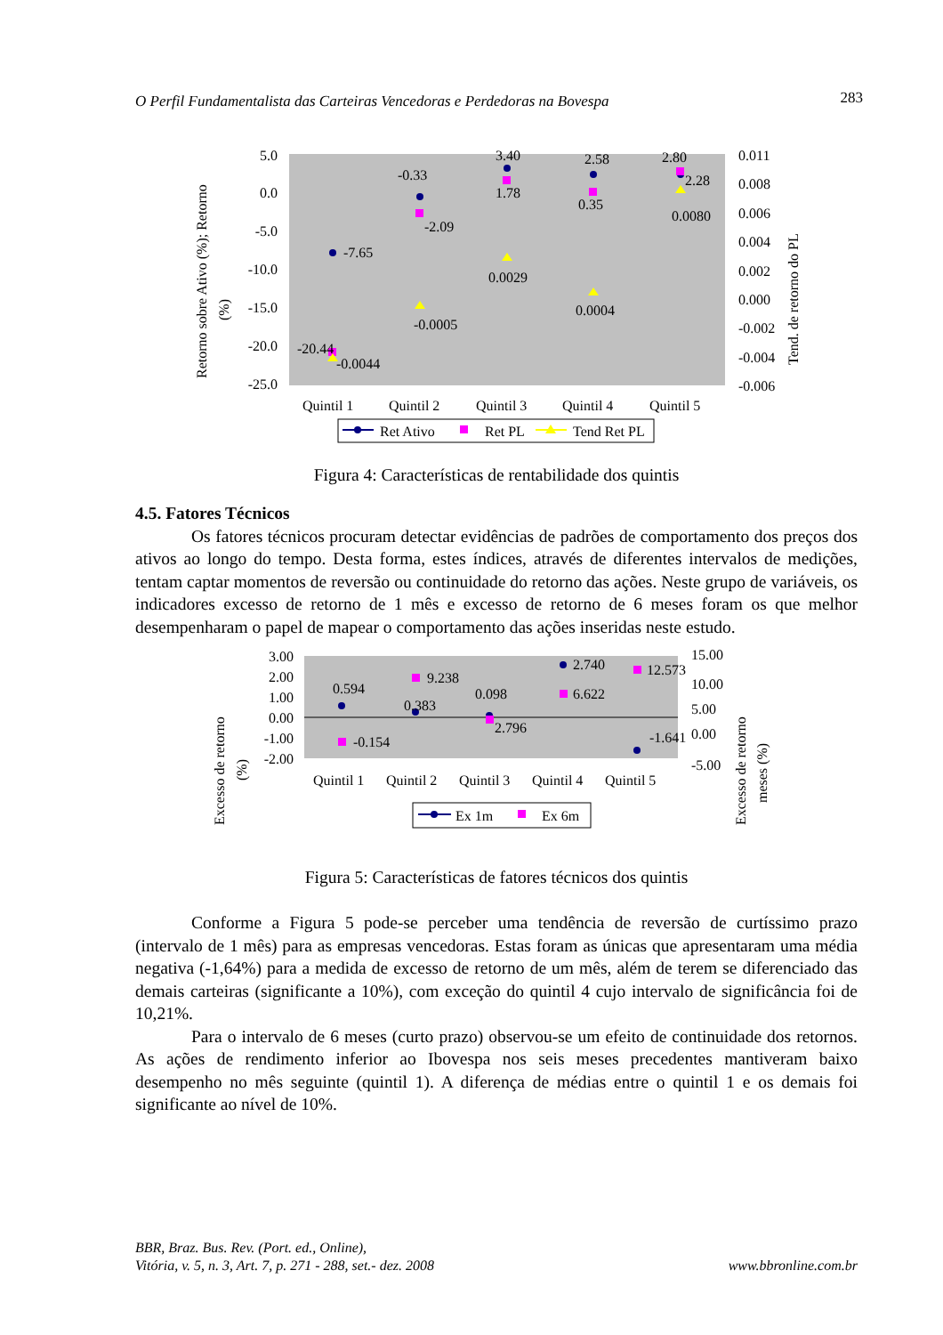O Perfil Fundamentalista das Carteiras Vencedoras e Perdedoras na Bovespa 283
Retorno sobre Ativo (%); Retorno
(%)
5.0
0.0
-5.0
-10.0
-15.0
-20.0
-25.0
0.011
0.008
0.006
0.004
0.002
0.000
-0.002
-0.004
-0.006
Tend. de retorno do PL
-7.65
-0.33
-2.09
3.40
1.78
2.58
0.35
2.80
2.28
0.0080
0.0029
-0.0005
0.0004
-20.44
-0.0044
Quintil 1
Quintil 2
Quintil 3
Quintil 4
Quintil 5
Ret Ativo
Ret PL
Tend Ret PL
Figura 4: Características de rentabilidade dos quintis
4.5. Fatores Técnicos
Os fatores técnicos procuram detectar evidências de padrões de comportamento dos preços dos ativos ao longo do tempo. Desta forma, estes índices, através de diferentes intervalos de medições, tentam captar momentos de reversão ou continuidade do retorno das ações. Neste grupo de variáveis, os indicadores excesso de retorno de 1 mês e excesso de retorno de 6 meses foram os que melhor desempenharam o papel de mapear o comportamento das ações inseridas neste estudo.
Excesso de retorno
(%)
3.00
2.00
1.00
0.00
-1.00
-2.00
15.00
10.00
5.00
0.00
-5.00
Excesso de retorno
meses (%)
0.594
0.383
0.098
2.740
-1.641
-0.154
9.238
2.796
6.622
12.573
Quintil 1
Quintil 2
Quintil 3
Quintil 4
Quintil 5
Ex 1m
Ex 6m
Figura 5: Características de fatores técnicos dos quintis
Conforme a Figura 5 pode-se perceber uma tendência de reversão de curtíssimo prazo (intervalo de 1 mês) para as empresas vencedoras. Estas foram as únicas que apresentaram uma média negativa (-1,64%) para a medida de excesso de retorno de um mês, além de terem se diferenciado das demais carteiras (significante a 10%), com exceção do quintil 4 cujo intervalo de significância foi de 10,21%.
Para o intervalo de 6 meses (curto prazo) observou-se um efeito de continuidade dos retornos. As ações de rendimento inferior ao Ibovespa nos seis meses precedentes mantiveram baixo desempenho no mês seguinte (quintil 1). A diferença de médias entre o quintil 1 e os demais foi significante ao nível de 10%.
BBR, Braz. Bus. Rev. (Port. ed., Online),
Vitória, v. 5, n. 3, Art. 7, p. 271 - 288, set.- dez. 2008
www.bbronline.com.br